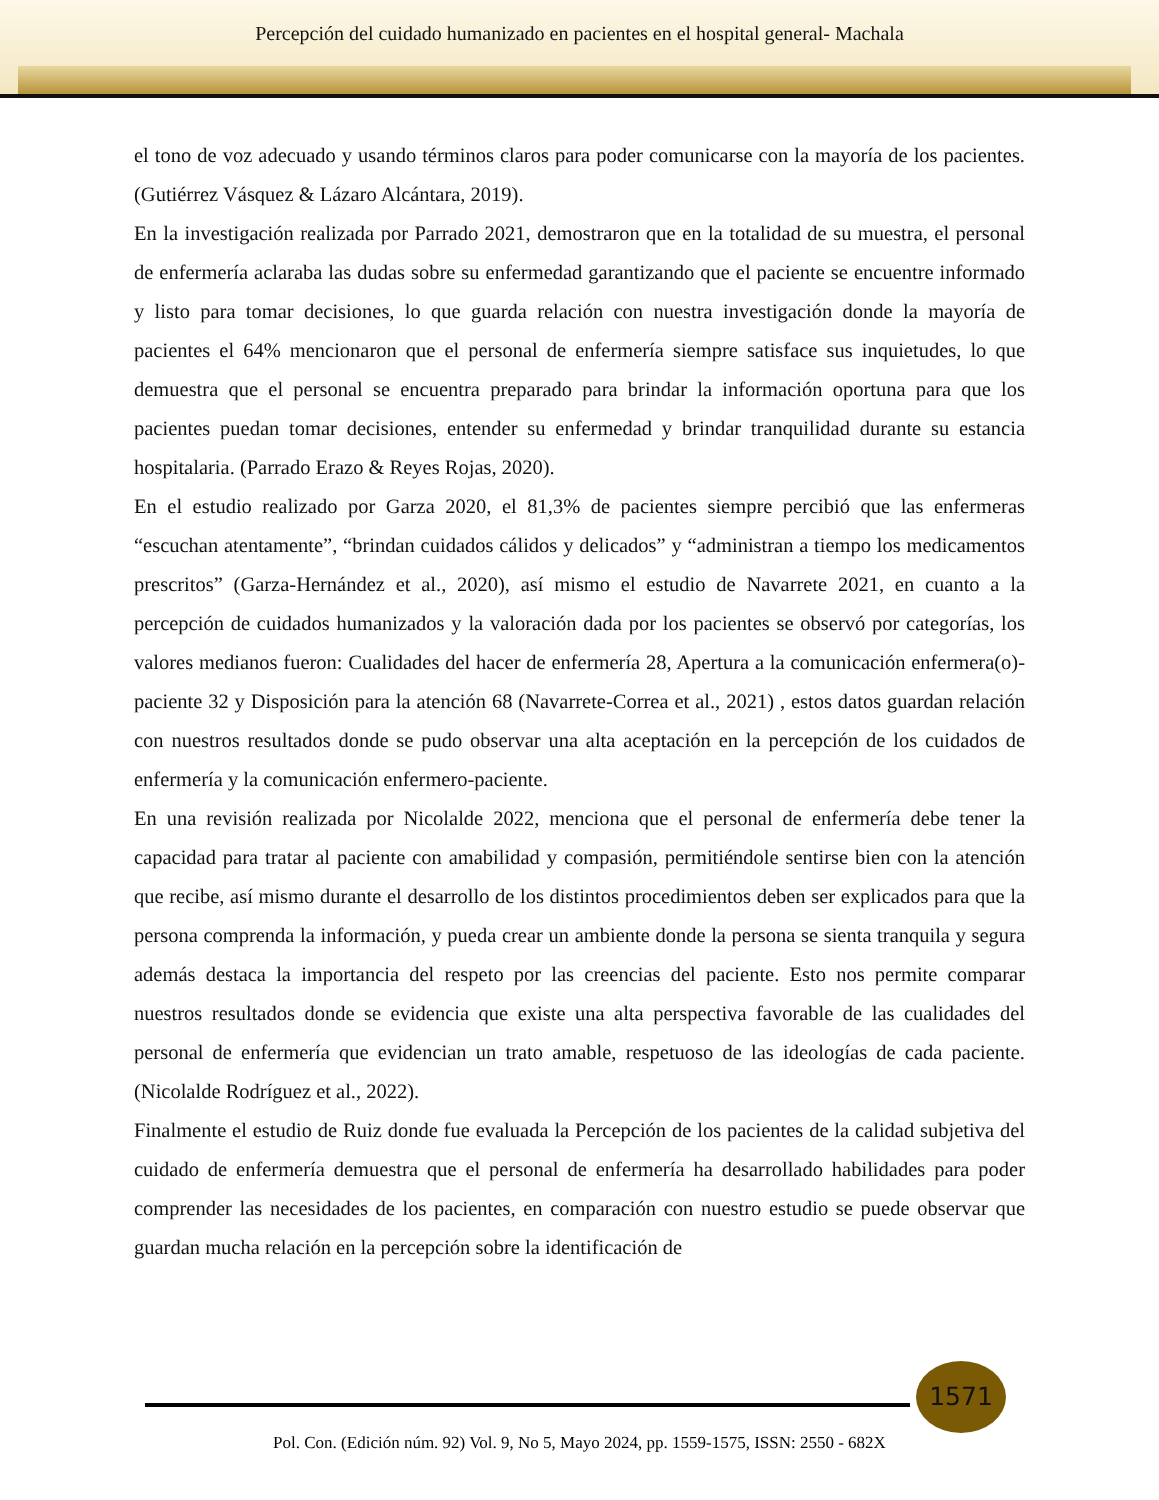Percepción del cuidado humanizado en pacientes en el hospital general- Machala
el tono de voz adecuado y usando términos claros para poder comunicarse con la mayoría de los pacientes. (Gutiérrez Vásquez & Lázaro Alcántara, 2019).
En la investigación realizada por Parrado 2021, demostraron que en la totalidad de su muestra, el personal de enfermería aclaraba las dudas sobre su enfermedad garantizando que el paciente se encuentre informado y listo para tomar decisiones, lo que guarda relación con nuestra investigación donde la mayoría de pacientes el 64% mencionaron que el personal de enfermería siempre satisface sus inquietudes, lo que demuestra que el personal se encuentra preparado para brindar la información oportuna para que los pacientes puedan tomar decisiones, entender su enfermedad y brindar tranquilidad durante su estancia hospitalaria. (Parrado Erazo & Reyes Rojas, 2020).
En el estudio realizado por Garza 2020, el 81,3% de pacientes siempre percibió que las enfermeras “escuchan atentamente”, “brindan cuidados cálidos y delicados” y “administran a tiempo los medicamentos prescritos” (Garza-Hernández et al., 2020), así mismo el estudio de Navarrete 2021, en cuanto a la percepción de cuidados humanizados y la valoración dada por los pacientes se observó por categorías, los valores medianos fueron: Cualidades del hacer de enfermería 28, Apertura a la comunicación enfermera(o)-paciente 32 y Disposición para la atención 68 (Navarrete-Correa et al., 2021) , estos datos guardan relación con nuestros resultados donde se pudo observar una alta aceptación en la percepción de los cuidados de enfermería y la comunicación enfermero-paciente.
En una revisión realizada por Nicolalde 2022, menciona que el personal de enfermería debe tener la capacidad para tratar al paciente con amabilidad y compasión, permitiéndole sentirse bien con la atención que recibe, así mismo durante el desarrollo de los distintos procedimientos deben ser explicados para que la persona comprenda la información, y pueda crear un ambiente donde la persona se sienta tranquila y segura además destaca la importancia del respeto por las creencias del paciente. Esto nos permite comparar nuestros resultados donde se evidencia que existe una alta perspectiva favorable de las cualidades del personal de enfermería que evidencian un trato amable, respetuoso de las ideologías de cada paciente. (Nicolalde Rodríguez et al., 2022).
Finalmente el estudio de Ruiz donde fue evaluada la Percepción de los pacientes de la calidad subjetiva del cuidado de enfermería demuestra que el personal de enfermería ha desarrollado habilidades para poder comprender las necesidades de los pacientes, en comparación con nuestro estudio se puede observar que guardan mucha relación en la percepción sobre la identificación de
1571
Pol. Con. (Edición núm. 92) Vol. 9, No 5, Mayo 2024, pp. 1559-1575, ISSN: 2550 - 682X